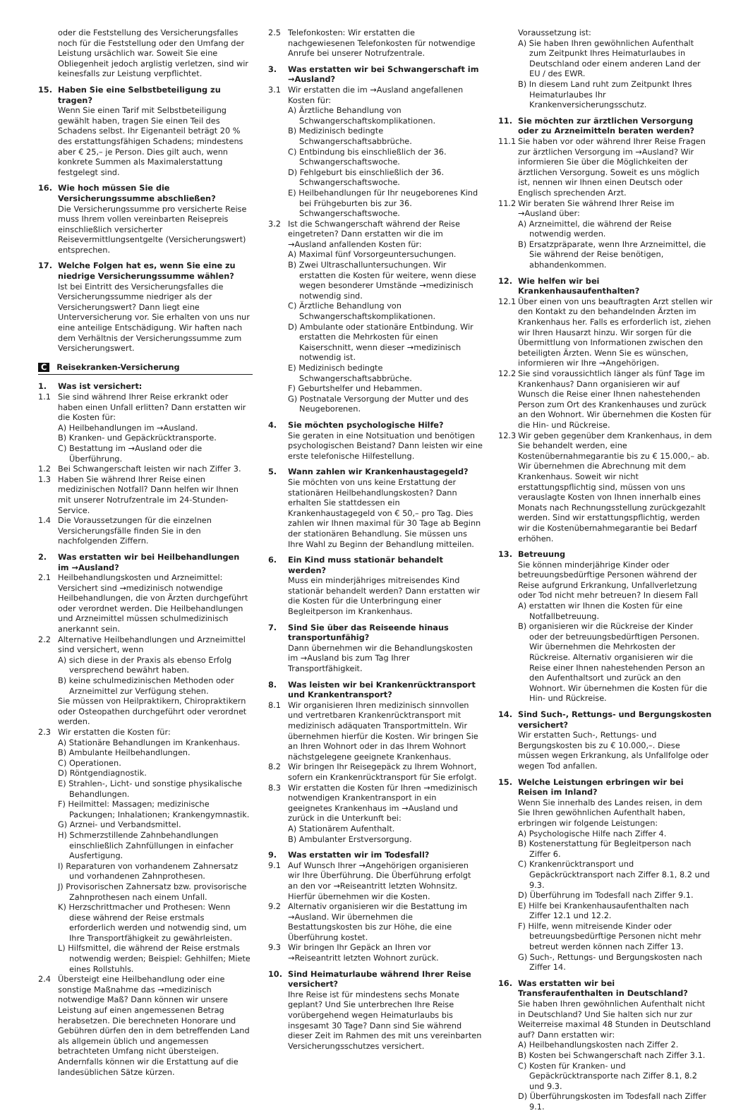oder die Feststellung des Versicherungsfalles noch für die Feststellung oder den Umfang der Leistung ursächlich war. Soweit Sie eine Obliegenheit jedoch arglistig verletzen, sind wir keinesfalls zur Leistung verpflichtet.
15. Haben Sie eine Selbstbeteiligung zu tragen?
Wenn Sie einen Tarif mit Selbstbeteiligung gewählt haben, tragen Sie einen Teil des Schadens selbst. Ihr Eigenanteil beträgt 20 % des erstattungsfähigen Schadens; mindestens aber € 25,– je Person. Dies gilt auch, wenn konkrete Summen als Maximalerstattung festgelegt sind.
16. Wie hoch müssen Sie die Versicherungssumme abschließen?
Die Versicherungssumme pro versicherte Reise muss Ihrem vollen vereinbarten Reisepreis einschließlich versicherter Reisevermittlungsentgelte (Versicherungswert) entsprechen.
17. Welche Folgen hat es, wenn Sie eine zu niedrige Versicherungssumme wählen?
Ist bei Eintritt des Versicherungsfalles die Versicherungssumme niedriger als der Versicherungswert? Dann liegt eine Unterversicherung vor. Sie erhalten von uns nur eine anteilige Entschädigung. Wir haften nach dem Verhältnis der Versicherungssumme zum Versicherungswert.
C Reisekranken-Versicherung
1. Was ist versichert:
1.1 Sie sind während Ihrer Reise erkrankt oder haben einen Unfall erlitten? Dann erstatten wir die Kosten für:
A) Heilbehandlungen im →Ausland.
B) Kranken- und Gepäckrücktransporte.
C) Bestattung im →Ausland oder die Überführung.
1.2 Bei Schwangerschaft leisten wir nach Ziffer 3.
1.3 Haben Sie während Ihrer Reise einen medizinischen Notfall? Dann helfen wir Ihnen mit unserer Notrufzentrale im 24-Stunden-Service.
1.4 Die Voraussetzungen für die einzelnen Versicherungsfälle finden Sie in den nachfolgenden Ziffern.
2. Was erstatten wir bei Heilbehandlungen im →Ausland?
2.1 Heilbehandlungskosten und Arzneimittel: Versichert sind →medizinisch notwendige Heilbehandlungen, die von Ärzten durchgeführt oder verordnet werden. Die Heilbehandlungen und Arzneimittel müssen schulmedizinisch anerkannt sein.
2.2 Alternative Heilbehandlungen und Arzneimittel sind versichert, wenn
A) sich diese in der Praxis als ebenso Erfolg versprechend bewährt haben.
B) keine schulmedizinischen Methoden oder Arzneimittel zur Verfügung stehen.
Sie müssen von Heilpraktikern, Chiropraktikern oder Osteopathen durchgeführt oder verordnet werden.
2.3 Wir erstatten die Kosten für:
A) Stationäre Behandlungen im Krankenhaus.
B) Ambulante Heilbehandlungen.
C) Operationen.
D) Röntgendiagnostik.
E) Strahlen-, Licht- und sonstige physikalische Behandlungen.
F) Heilmittel: Massagen; medizinische Packungen; Inhalationen; Krankengymnastik.
G) Arznei- und Verbandsmittel.
H) Schmerzstillende Zahnbehandlungen einschließlich Zahnfüllungen in einfacher Ausfertigung.
I) Reparaturen von vorhandenem Zahnersatz und vorhandenen Zahnprothesen.
J) Provisorischen Zahnersatz bzw. provisorische Zahnprothesen nach einem Unfall.
K) Herzschrittmacher und Prothesen: Wenn diese während der Reise erstmals erforderlich werden und notwendig sind, um Ihre Transportfähigkeit zu gewährleisten.
L) Hilfsmittel, die während der Reise erstmals notwendig werden; Beispiel: Gehhilfen; Miete eines Rollstuhls.
2.4 Übersteigt eine Heilbehandlung oder eine sonstige Maßnahme das →medizinisch notwendige Maß? Dann können wir unsere Leistung auf einen angemessenen Betrag herabsetzen. Die berechneten Honorare und Gebühren dürfen den in dem betreffenden Land als allgemein üblich und angemessen betrachteten Umfang nicht übersteigen. Andernfalls können wir die Erstattung auf die landesüblichen Sätze kürzen.
2.5 Telefonkosten: Wir erstatten die nachgewiesenen Telefonkosten für notwendige Anrufe bei unserer Notrufzentrale.
3. Was erstatten wir bei Schwangerschaft im →Ausland?
3.1 Wir erstatten die im →Ausland angefallenen Kosten für:
A) Ärztliche Behandlung von Schwangerschaftskomplikationen.
B) Medizinisch bedingte Schwangerschaftsabbrüche.
C) Entbindung bis einschließlich der 36. Schwangerschaftswoche.
D) Fehlgeburt bis einschließlich der 36. Schwangerschaftswoche.
E) Heilbehandlungen für Ihr neugeborenes Kind bei Frühgeburten bis zur 36. Schwangerschaftswoche.
3.2 Ist die Schwangerschaft während der Reise eingetreten? Dann erstatten wir die im →Ausland anfallenden Kosten für:
A) Maximal fünf Vorsorgeuntersuchungen.
B) Zwei Ultraschalluntersuchungen. Wir erstatten die Kosten für weitere, wenn diese wegen besonderer Umstände →medizinisch notwendig sind.
C) Ärztliche Behandlung von Schwangerschaftskomplikationen.
D) Ambulante oder stationäre Entbindung. Wir erstatten die Mehrkosten für einen Kaiserschnitt, wenn dieser →medizinisch notwendig ist.
E) Medizinisch bedingte Schwangerschaftsabbrüche.
F) Geburtshelfer und Hebammen.
G) Postnatale Versorgung der Mutter und des Neugeborenen.
4. Sie möchten psychologische Hilfe?
Sie geraten in eine Notsituation und benötigen psychologischen Beistand? Dann leisten wir eine erste telefonische Hilfestellung.
5. Wann zahlen wir Krankenhaustagegeld?
Sie möchten von uns keine Erstattung der stationären Heilbehandlungskosten? Dann erhalten Sie stattdessen ein Krankenhaustagegeld von € 50,– pro Tag. Dies zahlen wir Ihnen maximal für 30 Tage ab Beginn der stationären Behandlung. Sie müssen uns Ihre Wahl zu Beginn der Behandlung mitteilen.
6. Ein Kind muss stationär behandelt werden?
Muss ein minderjähriges mitreisendes Kind stationär behandelt werden? Dann erstatten wir die Kosten für die Unterbringung einer Begleitperson im Krankenhaus.
7. Sind Sie über das Reiseende hinaus transportunfähig?
Dann übernehmen wir die Behandlungskosten im →Ausland bis zum Tag Ihrer Transportfähigkeit.
8. Was leisten wir bei Krankenrücktransport und Krankentransport?
8.1 Wir organisieren Ihren medizinisch sinnvollen und vertretbaren Krankenrücktransport mit medizinisch adäquaten Transportmitteln. Wir übernehmen hierfür die Kosten. Wir bringen Sie an Ihren Wohnort oder in das Ihrem Wohnort nächstgelegene geeignete Krankenhaus.
8.2 Wir bringen Ihr Reisegepäck zu Ihrem Wohnort, sofern ein Krankenrücktransport für Sie erfolgt.
8.3 Wir erstatten die Kosten für Ihren →medizinisch notwendigen Krankentransport in ein geeignetes Krankenhaus im →Ausland und zurück in die Unterkunft bei:
A) Stationärem Aufenthalt.
B) Ambulanter Erstversorgung.
9. Was erstatten wir im Todesfall?
9.1 Auf Wunsch Ihrer →Angehörigen organisieren wir Ihre Überführung. Die Überführung erfolgt an den vor →Reiseantritt letzten Wohnsitz. Hierfür übernehmen wir die Kosten.
9.2 Alternativ organisieren wir die Bestattung im →Ausland. Wir übernehmen die Bestattungskosten bis zur Höhe, die eine Überführung kostet.
9.3 Wir bringen Ihr Gepäck an Ihren vor →Reiseantritt letzten Wohnort zurück.
10. Sind Heimaturlaube während Ihrer Reise versichert?
Ihre Reise ist für mindestens sechs Monate geplant? Und Sie unterbrechen Ihre Reise vorübergehend wegen Heimaturlaubs bis insgesamt 30 Tage? Dann sind Sie während dieser Zeit im Rahmen des mit uns vereinbarten Versicherungsschutzes versichert.
Voraussetzung ist:
A) Sie haben Ihren gewöhnlichen Aufenthalt zum Zeitpunkt Ihres Heimaturlaubes in Deutschland oder einem anderen Land der EU / des EWR.
B) In diesem Land ruht zum Zeitpunkt Ihres Heimaturlaubes Ihr Krankenversicherungsschutz.
11. Sie möchten zur ärztlichen Versorgung oder zu Arzneimitteln beraten werden?
11.1 Sie haben vor oder während Ihrer Reise Fragen zur ärztlichen Versorgung im →Ausland? Wir informieren Sie über die Möglichkeiten der ärztlichen Versorgung. Soweit es uns möglich ist, nennen wir Ihnen einen Deutsch oder Englisch sprechenden Arzt.
11.2 Wir beraten Sie während Ihrer Reise im →Ausland über:
A) Arzneimittel, die während der Reise notwendig werden.
B) Ersatzpräparate, wenn Ihre Arzneimittel, die Sie während der Reise benötigen, abhandenkommen.
12. Wie helfen wir bei Krankenhausaufenthalten?
12.1 Über einen von uns beauftragten Arzt stellen wir den Kontakt zu den behandelnden Ärzten im Krankenhaus her. Falls es erforderlich ist, ziehen wir Ihren Hausarzt hinzu. Wir sorgen für die Übermittlung von Informationen zwischen den beteiligten Ärzten. Wenn Sie es wünschen, informieren wir Ihre →Angehörigen.
12.2 Sie sind voraussichtlich länger als fünf Tage im Krankenhaus? Dann organisieren wir auf Wunsch die Reise einer Ihnen nahestehenden Person zum Ort des Krankenhauses und zurück an den Wohnort. Wir übernehmen die Kosten für die Hin- und Rückreise.
12.3 Wir geben gegenüber dem Krankenhaus, in dem Sie behandelt werden, eine Kostenübernahmegarantie bis zu € 15.000,– ab. Wir übernehmen die Abrechnung mit dem Krankenhaus. Soweit wir nicht erstattungspflichtig sind, müssen von uns verauslagte Kosten von Ihnen innerhalb eines Monats nach Rechnungsstellung zurückgezahlt werden. Sind wir erstattungspflichtig, werden wir die Kostenübernahmegarantie bei Bedarf erhöhen.
13. Betreuung
Sie können minderjährige Kinder oder betreuungsbedürftige Personen während der Reise aufgrund Erkrankung, Unfallverletzung oder Tod nicht mehr betreuen? In diesem Fall
A) erstatten wir Ihnen die Kosten für eine Notfallbetreuung.
B) organisieren wir die Rückreise der Kinder oder der betreuungsbedürftigen Personen. Wir übernehmen die Mehrkosten der Rückreise. Alternativ organisieren wir die Reise einer Ihnen nahestehenden Person an den Aufenthaltsort und zurück an den Wohnort. Wir übernehmen die Kosten für die Hin- und Rückreise.
14. Sind Such-, Rettungs- und Bergungskosten versichert?
Wir erstatten Such-, Rettungs- und Bergungskosten bis zu € 10.000,–. Diese müssen wegen Erkrankung, als Unfallfolge oder wegen Tod anfallen.
15. Welche Leistungen erbringen wir bei Reisen im Inland?
Wenn Sie innerhalb des Landes reisen, in dem Sie Ihren gewöhnlichen Aufenthalt haben, erbringen wir folgende Leistungen:
A) Psychologische Hilfe nach Ziffer 4.
B) Kostenerstattung für Begleitperson nach Ziffer 6.
C) Krankenrücktransport und Gepäckrücktransport nach Ziffer 8.1, 8.2 und 9.3.
D) Überführung im Todesfall nach Ziffer 9.1.
E) Hilfe bei Krankenhausaufenthalten nach Ziffer 12.1 und 12.2.
F) Hilfe, wenn mitreisende Kinder oder betreuungsbedürftige Personen nicht mehr betreut werden können nach Ziffer 13.
G) Such-, Rettungs- und Bergungskosten nach Ziffer 14.
16. Was erstatten wir bei Transferaufenthalten in Deutschland?
Sie haben Ihren gewöhnlichen Aufenthalt nicht in Deutschland? Und Sie halten sich nur zur Weiterreise maximal 48 Stunden in Deutschland auf? Dann erstatten wir:
A) Heilbehandlungskosten nach Ziffer 2.
B) Kosten bei Schwangerschaft nach Ziffer 3.1.
C) Kosten für Kranken- und Gepäckrücktransporte nach Ziffer 8.1, 8.2 und 9.3.
D) Überführungskosten im Todesfall nach Ziffer 9.1.